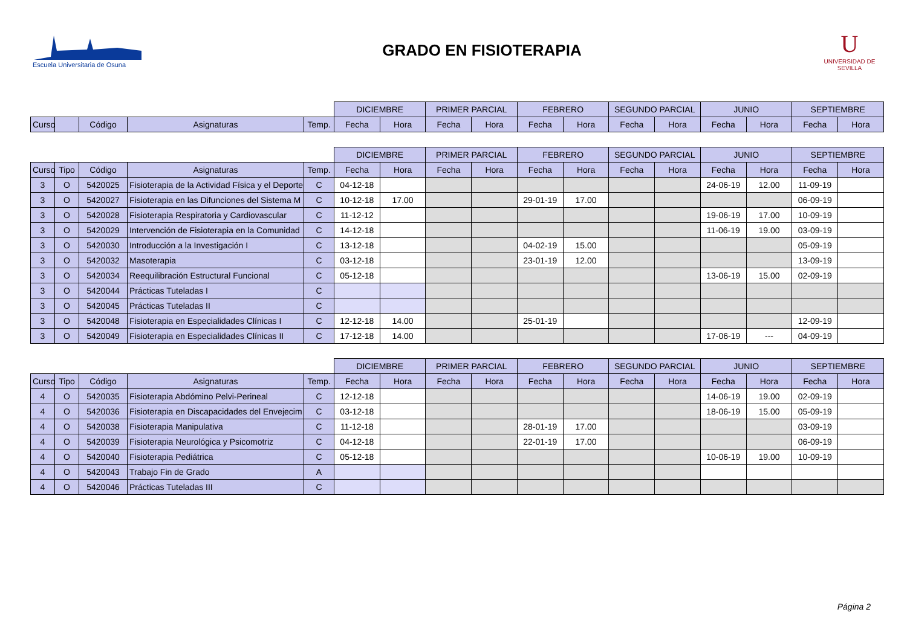Escuela Universitaria de Osuna
GRADO EN FISIOTERAPIA
U
UNIVERSIDAD DE SEVILLA
| | | | | | DICIEMBRE | | PRIMER PARCIAL | | FEBRERO | | SEGUNDO PARCIAL | | JUNIO | | SEPTIEMBRE | |
| --- | --- | --- | --- | --- | --- | --- | --- | --- | --- | --- | --- | --- | --- | --- | --- | --- |
| Curso | | Código | Asignaturas | Temp. | Fecha | Hora | Fecha | Hora | Fecha | Hora | Fecha | Hora | Fecha | Hora | Fecha | Hora |
| | | | | | DICIEMBRE | | PRIMER PARCIAL | | FEBRERO | | SEGUNDO PARCIAL | | JUNIO | | SEPTIEMBRE | |
| --- | --- | --- | --- | --- | --- | --- | --- | --- | --- | --- | --- | --- | --- | --- | --- | --- |
| Curso | Tipo | Código | Asignaturas | Temp. | Fecha | Hora | Fecha | Hora | Fecha | Hora | Fecha | Hora | Fecha | Hora | Fecha | Hora |
| 3 | O | 5420025 | Fisioterapia de la Actividad Física y el Deporte | C | 04-12-18 | | | | | | | | 24-06-19 | 12.00 | 11-09-19 | |
| 3 | O | 5420027 | Fisioterapia en las Difunciones del Sistema M | C | 10-12-18 | 17.00 | | | 29-01-19 | 17.00 | | | | | 06-09-19 | |
| 3 | O | 5420028 | Fisioterapia Respiratoria y Cardiovascular | C | 11-12-12 | | | | | | | | 19-06-19 | 17.00 | 10-09-19 | |
| 3 | O | 5420029 | Intervención de Fisioterapia en la Comunidad | C | 14-12-18 | | | | | | | | 11-06-19 | 19.00 | 03-09-19 | |
| 3 | O | 5420030 | Introducción a la Investigación I | C | 13-12-18 | | | | 04-02-19 | 15.00 | | | | | 05-09-19 | |
| 3 | O | 5420032 | Masoterapia | C | 03-12-18 | | | | 23-01-19 | 12.00 | | | | | 13-09-19 | |
| 3 | O | 5420034 | Reequilibración Estructural Funcional | C | 05-12-18 | | | | | | | | 13-06-19 | 15.00 | 02-09-19 | |
| 3 | O | 5420044 | Prácticas Tuteladas I | C | | | | | | | | | | | | |
| 3 | O | 5420045 | Prácticas Tuteladas II | C | | | | | | | | | | | | |
| 3 | O | 5420048 | Fisioterapia en Especialidades Clínicas I | C | 12-12-18 | 14.00 | | | 25-01-19 | | | | | | 12-09-19 | |
| 3 | O | 5420049 | Fisioterapia en Especialidades Clínicas II | C | 17-12-18 | 14.00 | | | | | | | 17-06-19 | --- | 04-09-19 | |
| | | | | | DICIEMBRE | | PRIMER PARCIAL | | FEBRERO | | SEGUNDO PARCIAL | | JUNIO | | SEPTIEMBRE | |
| --- | --- | --- | --- | --- | --- | --- | --- | --- | --- | --- | --- | --- | --- | --- | --- | --- |
| Curso | Tipo | Código | Asignaturas | Temp. | Fecha | Hora | Fecha | Hora | Fecha | Hora | Fecha | Hora | Fecha | Hora | Fecha | Hora |
| 4 | O | 5420035 | Fisioterapia Abdómino Pelvi-Perineal | C | 12-12-18 | | | | | | | | 14-06-19 | 19.00 | 02-09-19 | |
| 4 | O | 5420036 | Fisioterapia en Discapacidades del Envejecim | C | 03-12-18 | | | | | | | | 18-06-19 | 15.00 | 05-09-19 | |
| 4 | O | 5420038 | Fisioterapia Manipulativa | C | 11-12-18 | | | | 28-01-19 | 17.00 | | | | | 03-09-19 | |
| 4 | O | 5420039 | Fisioterapia Neurológica y Psicomotriz | C | 04-12-18 | | | | 22-01-19 | 17.00 | | | | | 06-09-19 | |
| 4 | O | 5420040 | Fisioterapia Pediátrica | C | 05-12-18 | | | | | | | | 10-06-19 | 19.00 | 10-09-19 | |
| 4 | O | 5420043 | Trabajo Fin de Grado | A | | | | | | | | | | | | |
| 4 | O | 5420046 | Prácticas Tuteladas III | C | | | | | | | | | | | | |
Página 2